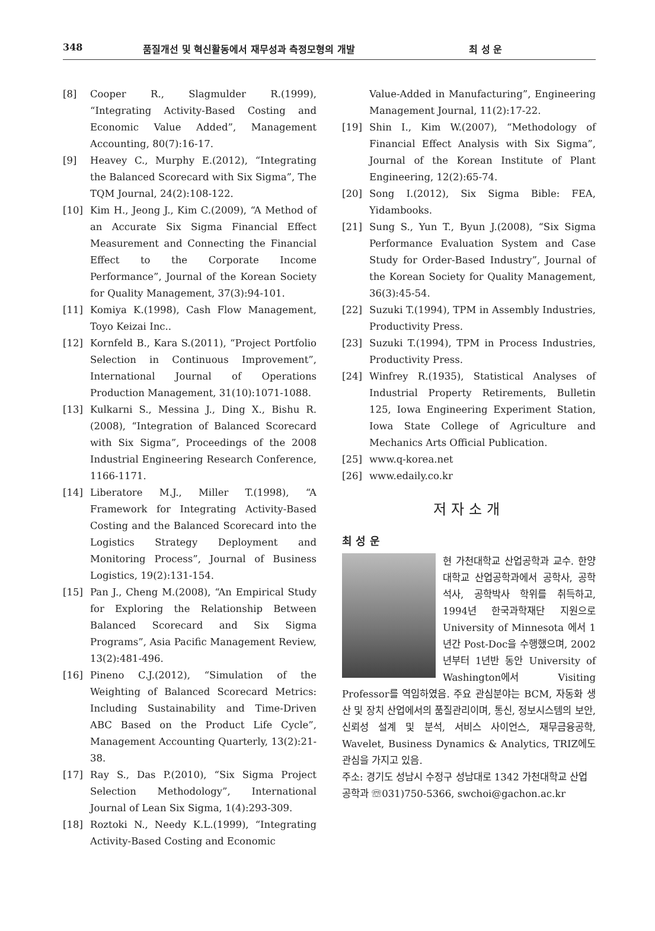348 품질개선 및 혁신활동에서 재무성과 측정모형의 개발 최 성 운
[8] Cooper R., Slagmulder R.(1999), “Integrating Activity-Based Costing and Economic Value Added”, Management Accounting, 80(7):16-17.
[9] Heavey C., Murphy E.(2012), “Integrating the Balanced Scorecard with Six Sigma”, The TQM Journal, 24(2):108-122.
[10] Kim H., Jeong J., Kim C.(2009), “A Method of an Accurate Six Sigma Financial Effect Measurement and Connecting the Financial Effect to the Corporate Income Performance”, Journal of the Korean Society for Quality Management, 37(3):94-101.
[11] Komiya K.(1998), Cash Flow Management, Toyo Keizai Inc..
[12] Kornfeld B., Kara S.(2011), “Project Portfolio Selection in Continuous Improvement”, International Journal of Operations Production Management, 31(10):1071-1088.
[13] Kulkarni S., Messina J., Ding X., Bishu R.(2008), “Integration of Balanced Scorecard with Six Sigma”, Proceedings of the 2008 Industrial Engineering Research Conference, 1166-1171.
[14] Liberatore M.J., Miller T.(1998), “A Framework for Integrating Activity-Based Costing and the Balanced Scorecard into the Logistics Strategy Deployment and Monitoring Process”, Journal of Business Logistics, 19(2):131-154.
[15] Pan J., Cheng M.(2008), “An Empirical Study for Exploring the Relationship Between Balanced Scorecard and Six Sigma Programs”, Asia Pacific Management Review, 13(2):481-496.
[16] Pineno C.J.(2012), “Simulation of the Weighting of Balanced Scorecard Metrics: Including Sustainability and Time-Driven ABC Based on the Product Life Cycle”, Management Accounting Quarterly, 13(2):21-38.
[17] Ray S., Das P.(2010), “Six Sigma Project Selection Methodology”, International Journal of Lean Six Sigma, 1(4):293-309.
[18] Roztoki N., Needy K.L.(1999), “Integrating Activity-Based Costing and Economic
Value-Added in Manufacturing”, Engineering Management Journal, 11(2):17-22.
[19] Shin I., Kim W.(2007), “Methodology of Financial Effect Analysis with Six Sigma”, Journal of the Korean Institute of Plant Engineering, 12(2):65-74.
[20] Song I.(2012), Six Sigma Bible: FEA, Yidambooks.
[21] Sung S., Yun T., Byun J.(2008), “Six Sigma Performance Evaluation System and Case Study for Order-Based Industry”, Journal of the Korean Society for Quality Management, 36(3):45-54.
[22] Suzuki T.(1994), TPM in Assembly Industries, Productivity Press.
[23] Suzuki T.(1994), TPM in Process Industries, Productivity Press.
[24] Winfrey R.(1935), Statistical Analyses of Industrial Property Retirements, Bulletin 125, Iowa Engineering Experiment Station, Iowa State College of Agriculture and Mechanics Arts Official Publication.
[25] www.q-korea.net
[26] www.edaily.co.kr
저자소개
최 성 운
현 가천대학교 산업공학과 교수. 한양대학교 산업공학과에서 공학사, 공학석사, 공학박사 학위를 취득하고, 1994년 한국과학재단 지원으로 University of Minnesota 에서 1년간 Post-Doc을 수행했으며, 2002년부터 1년반 동안 University of Washington에서 Visiting Professor를 역임하였음. 주요 관심분야는 BCM, 자동화 생산 및 장치 산업에서의 품질관리이며, 통신, 정보시스템의 보안, 신뢰성 설계 및 분석, 서비스 사이언스, 재무금융공학, Wavelet, Business Dynamics & Analytics, TRIZ에도 관심을 가지고 있음.
주소: 경기도 성남시 수정구 성남대로 1342 가천대학교 산업공학과 ☏031)750-5366, swchoi@gachon.ac.kr